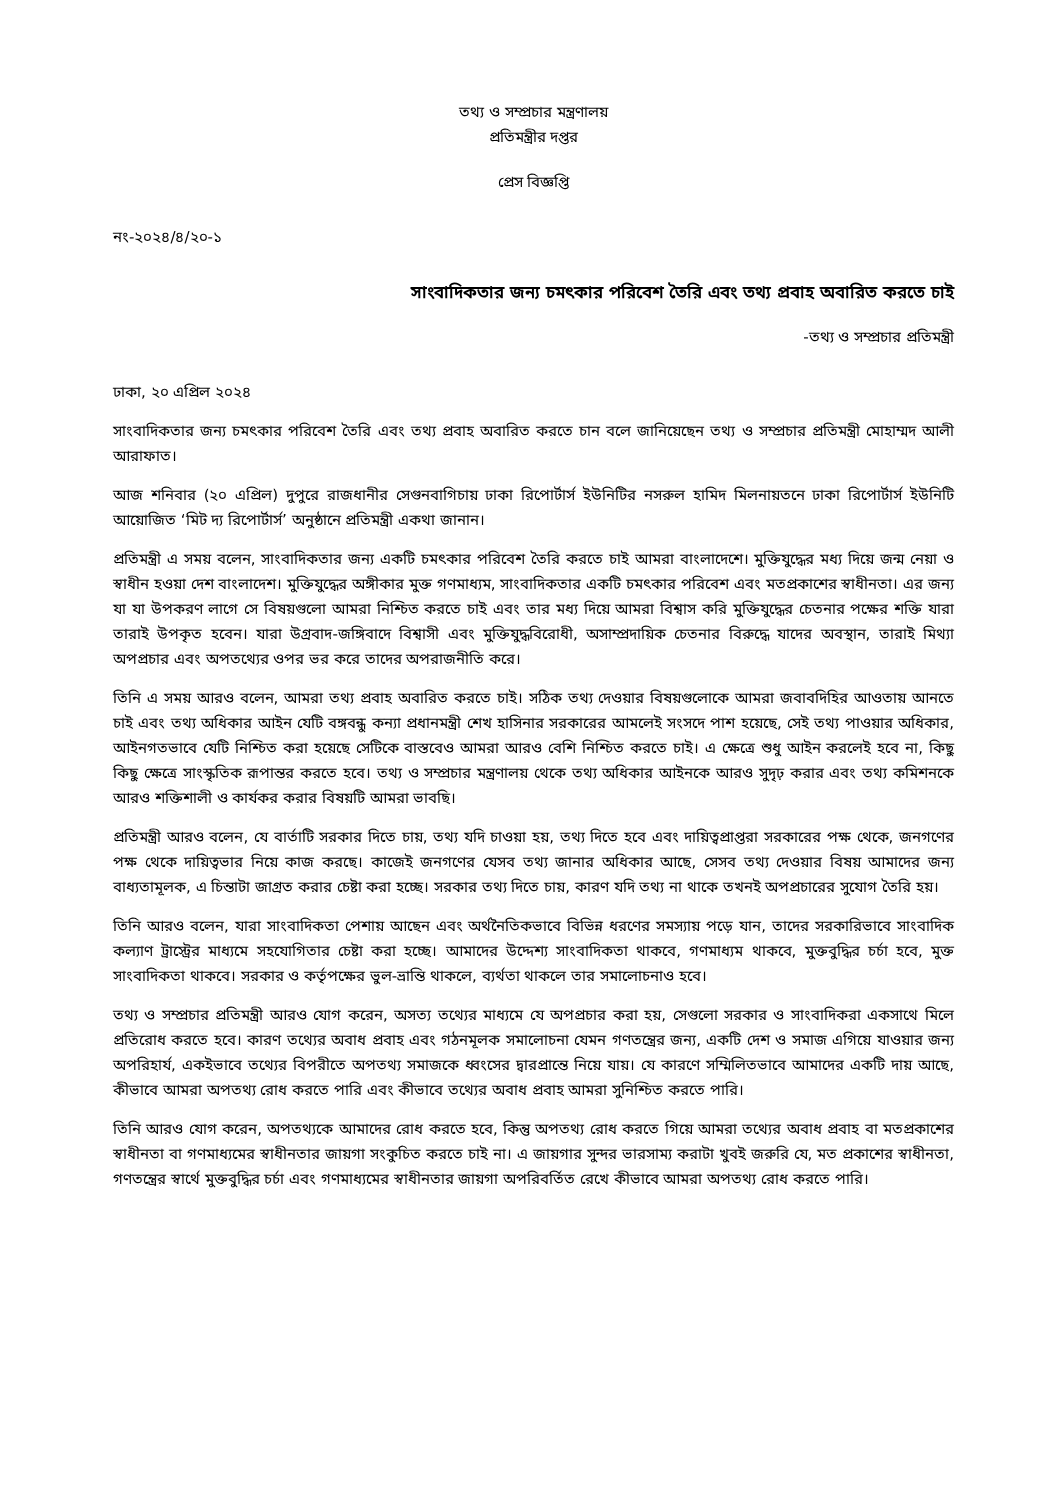তথ্য ও সম্প্রচার মন্ত্রণালয়
প্রতিমন্ত্রীর দপ্তর
প্রেস বিজ্ঞপ্তি
নং-২০২৪/৪/২০-১
সাংবাদিকতার জন্য চমৎকার পরিবেশ তৈরি এবং তথ্য প্রবাহ অবারিত করতে চাই
-তথ্য ও সম্প্রচার প্রতিমন্ত্রী
ঢাকা, ২০ এপ্রিল ২০২৪
সাংবাদিকতার জন্য চমৎকার পরিবেশ তৈরি এবং তথ্য প্রবাহ অবারিত করতে চান বলে জানিয়েছেন তথ্য ও সম্প্রচার প্রতিমন্ত্রী মোহাম্মদ আলী আরাফাত।
আজ শনিবার (২০ এপ্রিল) দুপুরে রাজধানীর সেগুনবাগিচায় ঢাকা রিপোর্টার্স ইউনিটির নসরুল হামিদ মিলনায়তনে ঢাকা রিপোর্টার্স ইউনিটি আয়োজিত ‘মিট দ্য রিপোর্টার্স’ অনুষ্ঠানে প্রতিমন্ত্রী একথা জানান।
প্রতিমন্ত্রী এ সময় বলেন, সাংবাদিকতার জন্য একটি চমৎকার পরিবেশ তৈরি করতে চাই আমরা বাংলাদেশে। মুক্তিযুদ্ধের মধ্য দিয়ে জন্ম নেয়া ও স্বাধীন হওয়া দেশ বাংলাদেশ। মুক্তিযুদ্ধের অঙ্গীকার মুক্ত গণমাধ্যম, সাংবাদিকতার একটি চমৎকার পরিবেশ এবং মতপ্রকাশের স্বাধীনতা। এর জন্য যা যা উপকরণ লাগে সে বিষয়গুলো আমরা নিশ্চিত করতে চাই এবং তার মধ্য দিয়ে আমরা বিশ্বাস করি মুক্তিযুদ্ধের চেতনার পক্ষের শক্তি যারা তারাই উপকৃত হবেন। যারা উগ্রবাদ-জঙ্গিবাদে বিশ্বাসী এবং মুক্তিযুদ্ধবিরোধী, অসাম্প্রদায়িক চেতনার বিরুদ্ধে যাদের অবস্থান, তারাই মিথ্যা অপপ্রচার এবং অপতথ্যের ওপর ভর করে তাদের অপরাজনীতি করে।
তিনি এ সময় আরও বলেন, আমরা তথ্য প্রবাহ অবারিত করতে চাই। সঠিক তথ্য দেওয়ার বিষয়গুলোকে আমরা জবাবদিহির আওতায় আনতে চাই এবং তথ্য অধিকার আইন যেটি বঙ্গবন্ধু কন্যা প্রধানমন্ত্রী শেখ হাসিনার সরকারের আমলেই সংসদে পাশ হয়েছে, সেই তথ্য পাওয়ার অধিকার, আইনগতভাবে যেটি নিশ্চিত করা হয়েছে সেটিকে বাস্তবেও আমরা আরও বেশি নিশ্চিত করতে চাই। এ ক্ষেত্রে শুধু আইন করলেই হবে না, কিছু কিছু ক্ষেত্রে সাংস্কৃতিক রূপান্তর করতে হবে। তথ্য ও সম্প্রচার মন্ত্রণালয় থেকে তথ্য অধিকার আইনকে আরও সুদৃঢ় করার এবং তথ্য কমিশনকে আরও শক্তিশালী ও কার্যকর করার বিষয়টি আমরা ভাবছি।
প্রতিমন্ত্রী আরও বলেন, যে বার্তাটি সরকার দিতে চায়, তথ্য যদি চাওয়া হয়, তথ্য দিতে হবে এবং দায়িত্বপ্রাপ্তরা সরকারের পক্ষ থেকে, জনগণের পক্ষ থেকে দায়িত্বভার নিয়ে কাজ করছে। কাজেই জনগণের যেসব তথ্য জানার অধিকার আছে, সেসব তথ্য দেওয়ার বিষয় আমাদের জন্য বাধ্যতামূলক, এ চিন্তাটা জাগ্রত করার চেষ্টা করা হচ্ছে। সরকার তথ্য দিতে চায়, কারণ যদি তথ্য না থাকে তখনই অপপ্রচারের সুযোগ তৈরি হয়।
তিনি আরও বলেন, যারা সাংবাদিকতা পেশায় আছেন এবং অর্থনৈতিকভাবে বিভিন্ন ধরণের সমস্যায় পড়ে যান, তাদের সরকারিভাবে সাংবাদিক কল্যাণ ট্রাস্ট্রের মাধ্যমে সহযোগিতার চেষ্টা করা হচ্ছে। আমাদের উদ্দেশ্য সাংবাদিকতা থাকবে, গণমাধ্যম থাকবে, মুক্তবুদ্ধির চর্চা হবে, মুক্ত সাংবাদিকতা থাকবে। সরকার ও কর্তৃপক্ষের ভুল-ভ্রান্তি থাকলে, ব্যর্থতা থাকলে তার সমালোচনাও হবে।
তথ্য ও সম্প্রচার প্রতিমন্ত্রী আরও যোগ করেন, অসত্য তথ্যের মাধ্যমে যে অপপ্রচার করা হয়, সেগুলো সরকার ও সাংবাদিকরা একসাথে মিলে প্রতিরোধ করতে হবে। কারণ তথ্যের অবাধ প্রবাহ এবং গঠনমূলক সমালোচনা যেমন গণতন্ত্রের জন্য, একটি দেশ ও সমাজ এগিয়ে যাওয়ার জন্য অপরিহার্য, একইভাবে তথ্যের বিপরীতে অপতথ্য সমাজকে ধ্বংসের দ্বারপ্রান্তে নিয়ে যায়। যে কারণে সম্মিলিতভাবে আমাদের একটি দায় আছে, কীভাবে আমরা অপতথ্য রোধ করতে পারি এবং কীভাবে তথ্যের অবাধ প্রবাহ আমরা সুনিশ্চিত করতে পারি।
তিনি আরও যোগ করেন, অপতথ্যকে আমাদের রোধ করতে হবে, কিন্তু অপতথ্য রোধ করতে গিয়ে আমরা তথ্যের অবাধ প্রবাহ বা মতপ্রকাশের স্বাধীনতা বা গণমাধ্যমের স্বাধীনতার জায়গা সংকুচিত করতে চাই না। এ জায়গার সুন্দর ভারসাম্য করাটা খুবই জরুরি যে, মত প্রকাশের স্বাধীনতা, গণতন্ত্রের স্বার্থে মুক্তবুদ্ধির চর্চা এবং গণমাধ্যমের স্বাধীনতার জায়গা অপরিবর্তিত রেখে কীভাবে আমরা অপতথ্য রোধ করতে পারি।